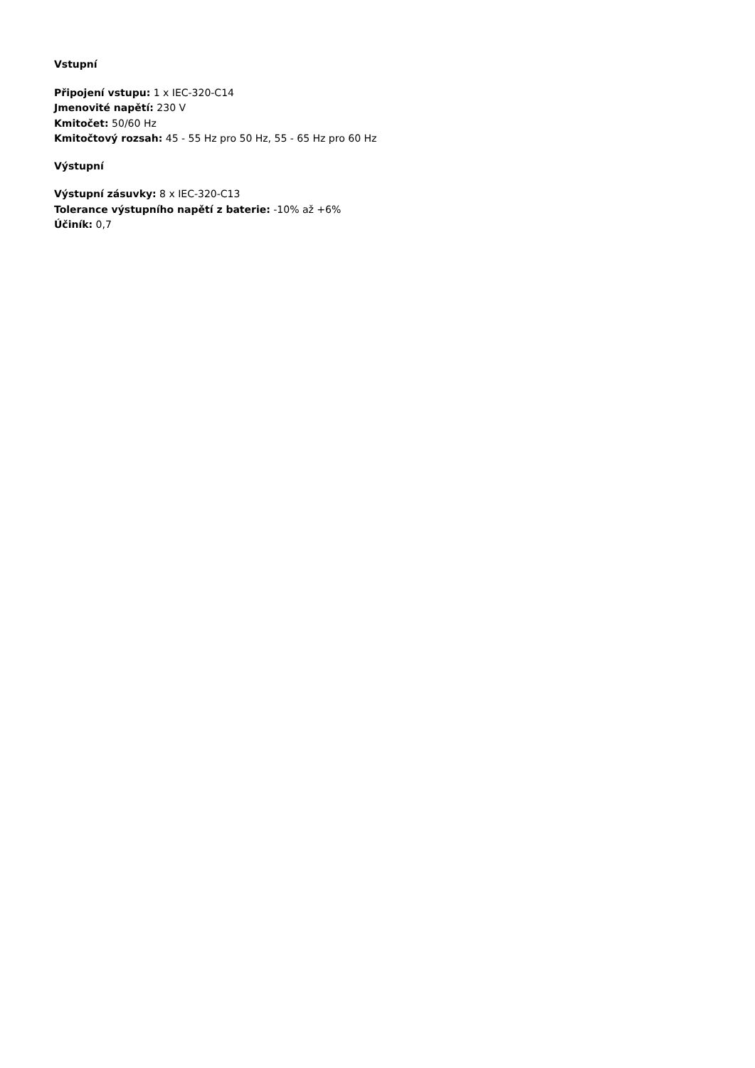Vstupní
Připojení vstupu: 1 x IEC-320-C14
Jmenovité napětí: 230 V
Kmitočet: 50/60 Hz
Kmitočtový rozsah: 45 - 55 Hz pro 50 Hz, 55 - 65 Hz pro 60 Hz
Výstupní
Výstupní zásuvky: 8 x IEC-320-C13
Tolerance výstupního napětí z baterie: -10% až +6%
Účiník: 0,7